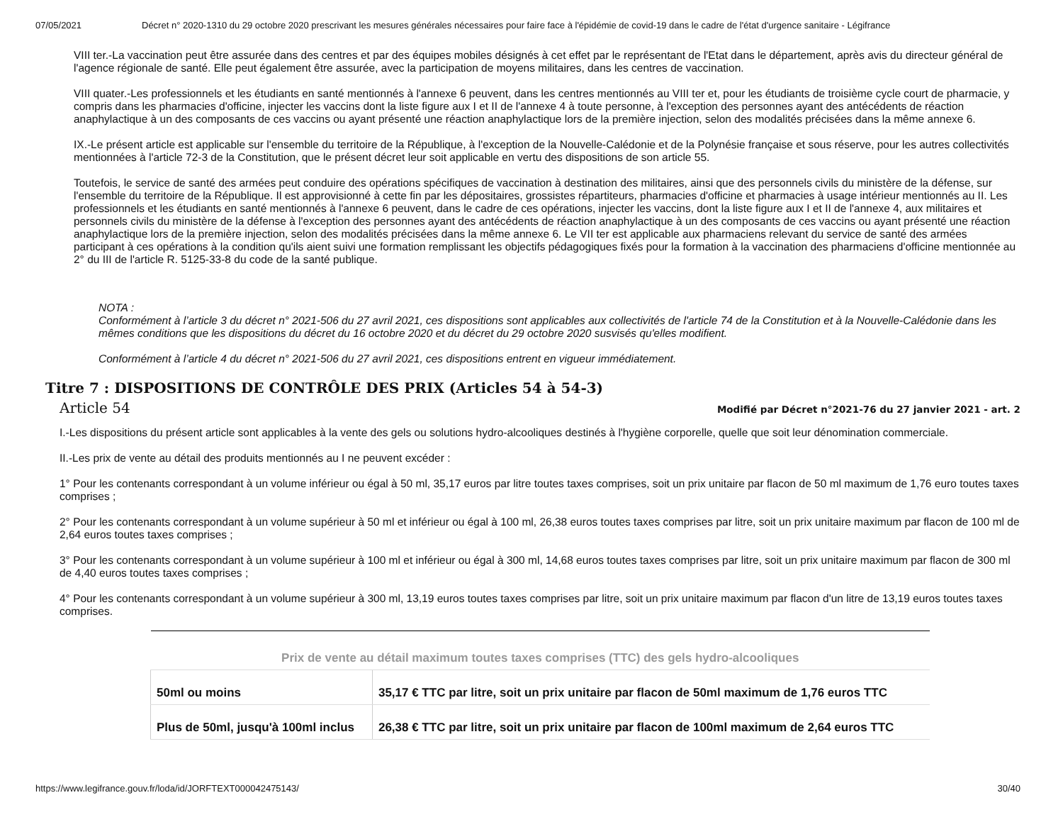07/05/2021 Décret n° 2020-1310 du 29 octobre 2020 prescrivant les mesures générales nécessaires pour faire face à l'épidémie de covid-19 dans le cadre de l'état d'urgence sanitaire - Légifrance
VIII ter.-La vaccination peut être assurée dans des centres et par des équipes mobiles désignés à cet effet par le représentant de l'Etat dans le département, après avis du directeur général de l'agence régionale de santé. Elle peut également être assurée, avec la participation de moyens militaires, dans les centres de vaccination.
VIII quater.-Les professionnels et les étudiants en santé mentionnés à l'annexe 6 peuvent, dans les centres mentionnés au VIII ter et, pour les étudiants de troisième cycle court de pharmacie, y compris dans les pharmacies d'officine, injecter les vaccins dont la liste figure aux I et II de l'annexe 4 à toute personne, à l'exception des personnes ayant des antécédents de réaction anaphylactique à un des composants de ces vaccins ou ayant présenté une réaction anaphylactique lors de la première injection, selon des modalités précisées dans la même annexe 6.
IX.-Le présent article est applicable sur l'ensemble du territoire de la République, à l'exception de la Nouvelle-Calédonie et de la Polynésie française et sous réserve, pour les autres collectivités mentionnées à l'article 72-3 de la Constitution, que le présent décret leur soit applicable en vertu des dispositions de son article 55.
Toutefois, le service de santé des armées peut conduire des opérations spécifiques de vaccination à destination des militaires, ainsi que des personnels civils du ministère de la défense, sur l'ensemble du territoire de la République. Il est approvisionné à cette fin par les dépositaires, grossistes répartiteurs, pharmacies d'officine et pharmacies à usage intérieur mentionnés au II. Les professionnels et les étudiants en santé mentionnés à l'annexe 6 peuvent, dans le cadre de ces opérations, injecter les vaccins, dont la liste figure aux I et II de l'annexe 4, aux militaires et personnels civils du ministère de la défense à l'exception des personnes ayant des antécédents de réaction anaphylactique à un des composants de ces vaccins ou ayant présenté une réaction anaphylactique lors de la première injection, selon des modalités précisées dans la même annexe 6. Le VII ter est applicable aux pharmaciens relevant du service de santé des armées participant à ces opérations à la condition qu'ils aient suivi une formation remplissant les objectifs pédagogiques fixés pour la formation à la vaccination des pharmaciens d'officine mentionnée au 2° du III de l'article R. 5125-33-8 du code de la santé publique.
NOTA :
Conformément à l’article 3 du décret n° 2021-506 du 27 avril 2021, ces dispositions sont applicables aux collectivités de l'article 74 de la Constitution et à la Nouvelle-Calédonie dans les mêmes conditions que les dispositions du décret du 16 octobre 2020 et du décret du 29 octobre 2020 susvisés qu'elles modifient.
Conformément à l’article 4 du décret n° 2021-506 du 27 avril 2021, ces dispositions entrent en vigueur immédiatement.
Titre 7 : DISPOSITIONS DE CONTRÔLE DES PRIX (Articles 54 à 54-3)
Article 54 Modifié par Décret n°2021-76 du 27 janvier 2021 - art. 2
I.-Les dispositions du présent article sont applicables à la vente des gels ou solutions hydro-alcooliques destinés à l'hygiène corporelle, quelle que soit leur dénomination commerciale.
II.-Les prix de vente au détail des produits mentionnés au I ne peuvent excéder :
1° Pour les contenants correspondant à un volume inférieur ou égal à 50 ml, 35,17 euros par litre toutes taxes comprises, soit un prix unitaire par flacon de 50 ml maximum de 1,76 euro toutes taxes comprises ;
2° Pour les contenants correspondant à un volume supérieur à 50 ml et inférieur ou égal à 100 ml, 26,38 euros toutes taxes comprises par litre, soit un prix unitaire maximum par flacon de 100 ml de 2,64 euros toutes taxes comprises ;
3° Pour les contenants correspondant à un volume supérieur à 100 ml et inférieur ou égal à 300 ml, 14,68 euros toutes taxes comprises par litre, soit un prix unitaire maximum par flacon de 300 ml de 4,40 euros toutes taxes comprises ;
4° Pour les contenants correspondant à un volume supérieur à 300 ml, 13,19 euros toutes taxes comprises par litre, soit un prix unitaire maximum par flacon d'un litre de 13,19 euros toutes taxes comprises.
| Prix de vente au détail maximum toutes taxes comprises (TTC) des gels hydro-alcooliques | |
| --- | --- |
| 50ml ou moins | 35,17 € TTC par litre, soit un prix unitaire par flacon de 50ml maximum de 1,76 euros TTC |
| Plus de 50ml, jusqu'à 100ml inclus | 26,38 € TTC par litre, soit un prix unitaire par flacon de 100ml maximum de 2,64 euros TTC |
https://www.legifrance.gouv.fr/loda/id/JORFTEXT000042475143/ 30/40